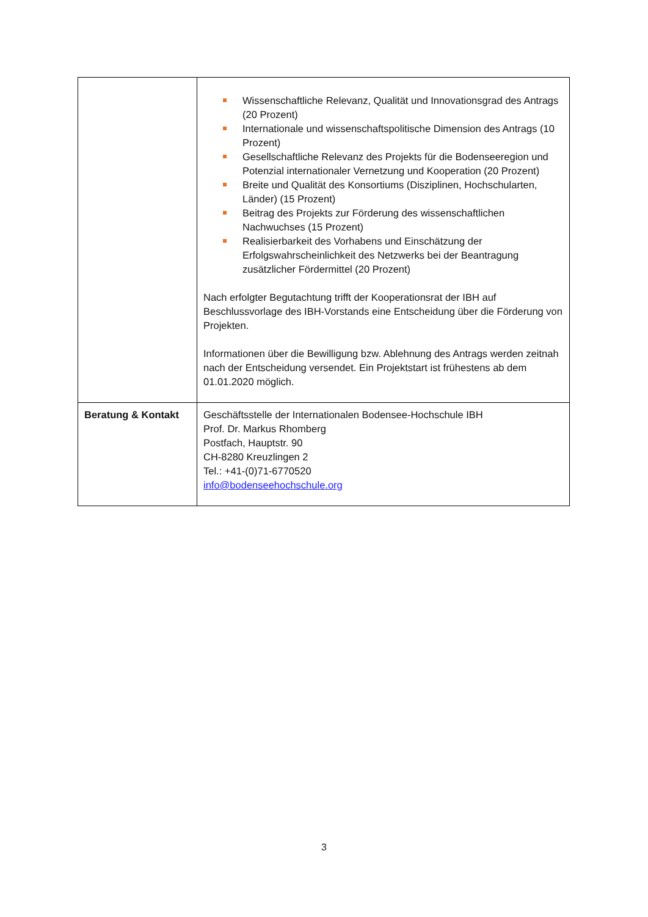| | Wissenschaftliche Relevanz, Qualität und Innovationsgrad des Antrags (20 Prozent) Internationale und wissenschaftspolitische Dimension des Antrags (10 Prozent) Gesellschaftliche Relevanz des Projekts für die Bodenseeregion und Potenzial internationaler Vernetzung und Kooperation (20 Prozent) Breite und Qualität des Konsortiums (Disziplinen, Hochschularten, Länder) (15 Prozent) Beitrag des Projekts zur Förderung des wissenschaftlichen Nachwuchses (15 Prozent) Realisierbarkeit des Vorhabens und Einschätzung der Erfolgswahrscheinlichkeit des Netzwerks bei der Beantragung zusätzlicher Fördermittel (20 Prozent) Nach erfolgter Begutachtung trifft der Kooperationsrat der IBH auf Beschlussvorlage des IBH-Vorstands eine Entscheidung über die Förderung von Projekten. Informationen über die Bewilligung bzw. Ablehnung des Antrags werden zeitnah nach der Entscheidung versendet. Ein Projektstart ist frühestens ab dem 01.01.2020 möglich. |
| Beratung & Kontakt | Geschäftsstelle der Internationalen Bodensee-Hochschule IBH Prof. Dr. Markus Rhomberg Postfach, Hauptstr. 90 CH-8280 Kreuzlingen 2 Tel.: +41-(0)71-6770520 info@bodenseehochschule.org |
3